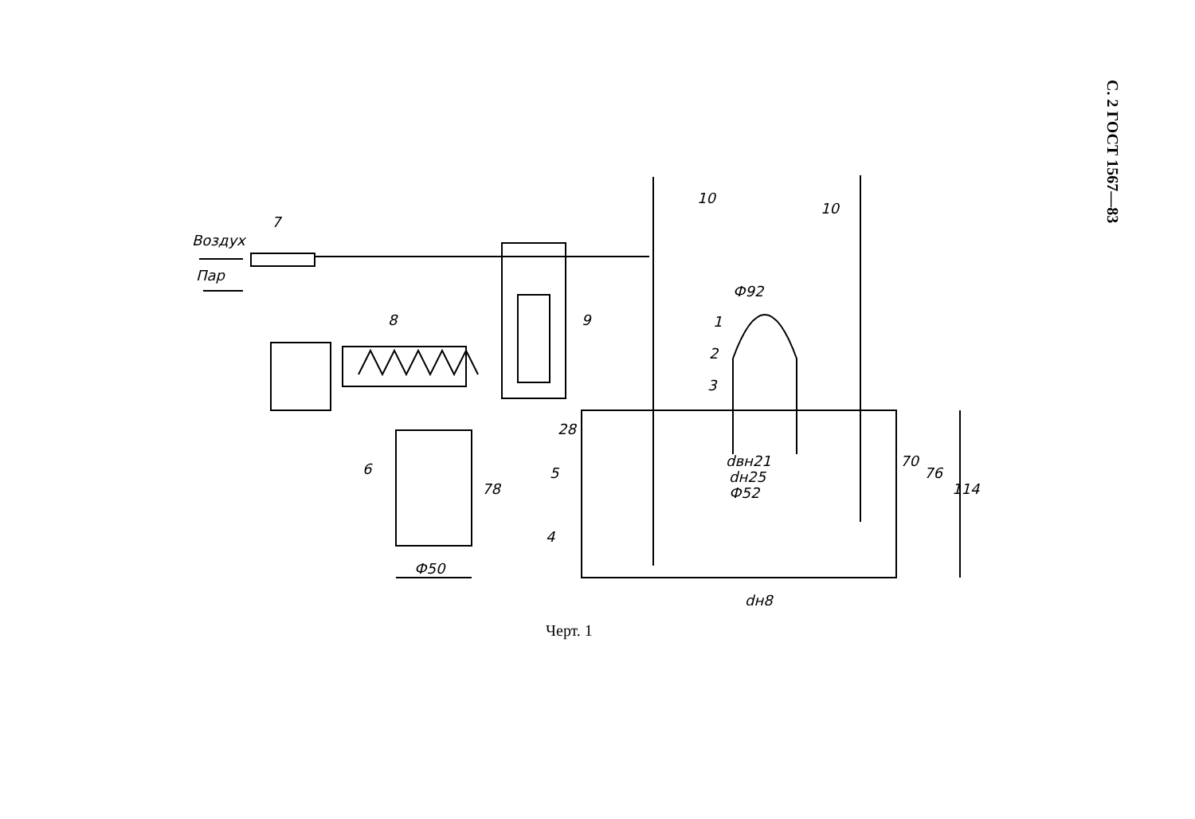С. 2 ГОСТ 1567—83
Воздух
Пар
7
8
9
10
10
Ф92
1
2
3
28
dвн21
dн25
Ф52
70
76
114
6
78
Ф50
5
4
dн8
Черт. 1